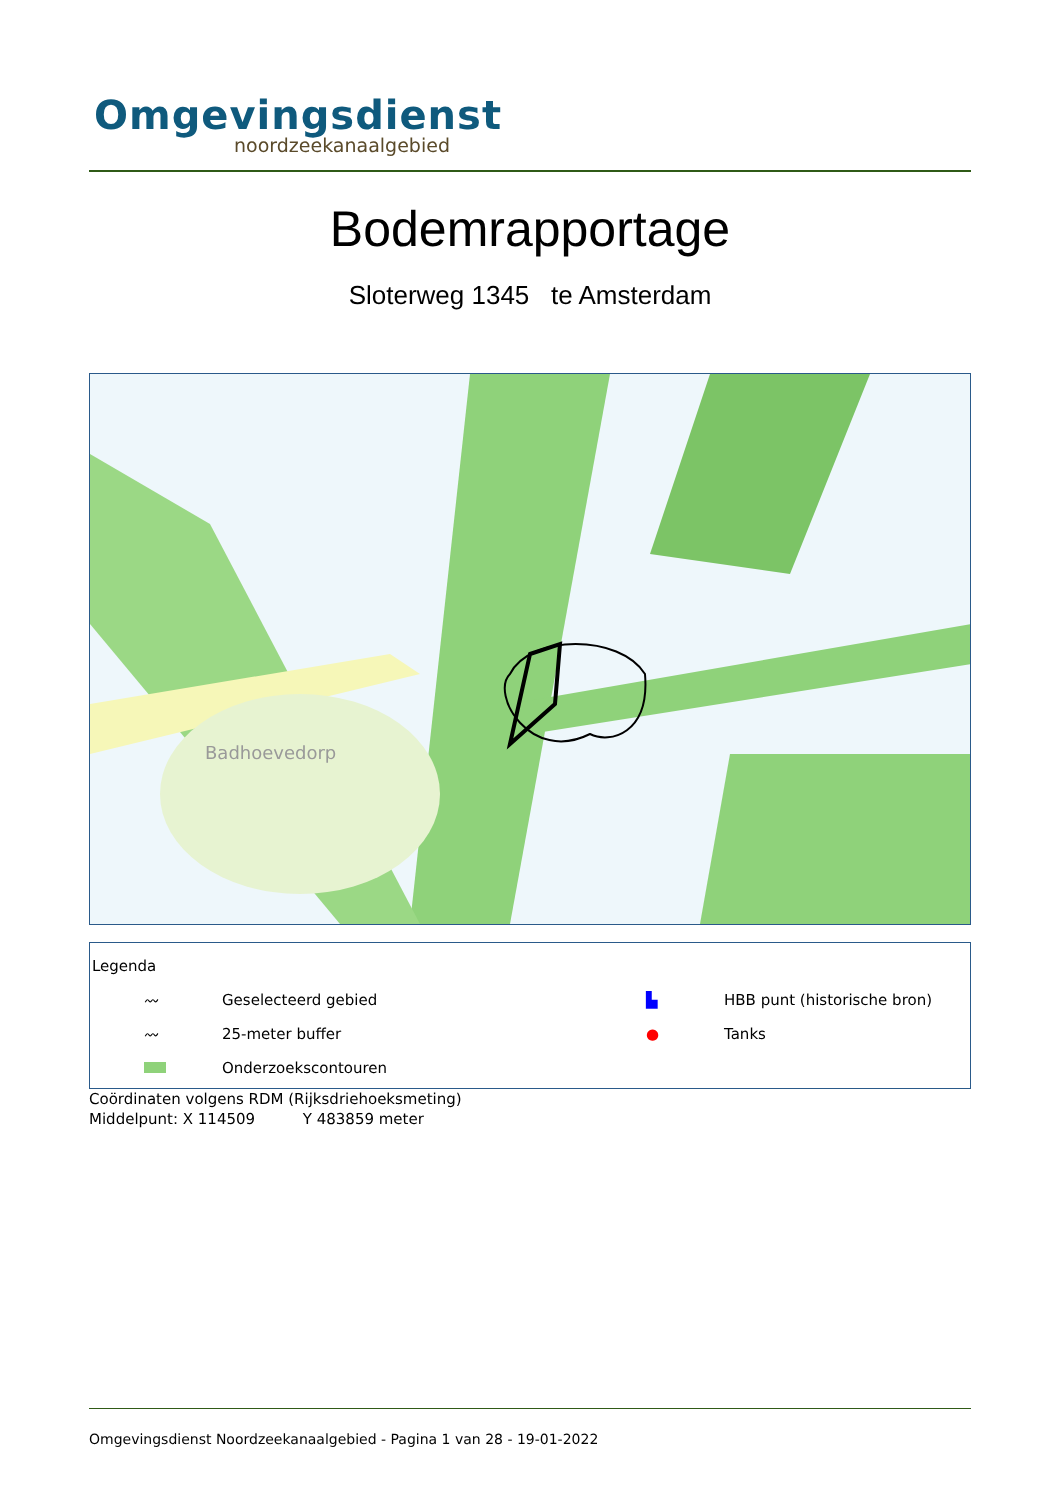Omgevingsdienst
noordzeekanaalgebied
Bodemrapportage
Sloterweg 1345 te Amsterdam
Badhoevedorp
Legenda
〰 Geselecteerd gebied ▙ HBB punt (historische bron)
〰 25-meter buffer ● Tanks
Onderzoekscontouren
Coördinaten volgens RDM (Rijksdriehoeksmeting)
Middelpunt: X 114509 Y 483859 meter
Omgevingsdienst Noordzeekanaalgebied - Pagina 1 van 28 - 19-01-2022